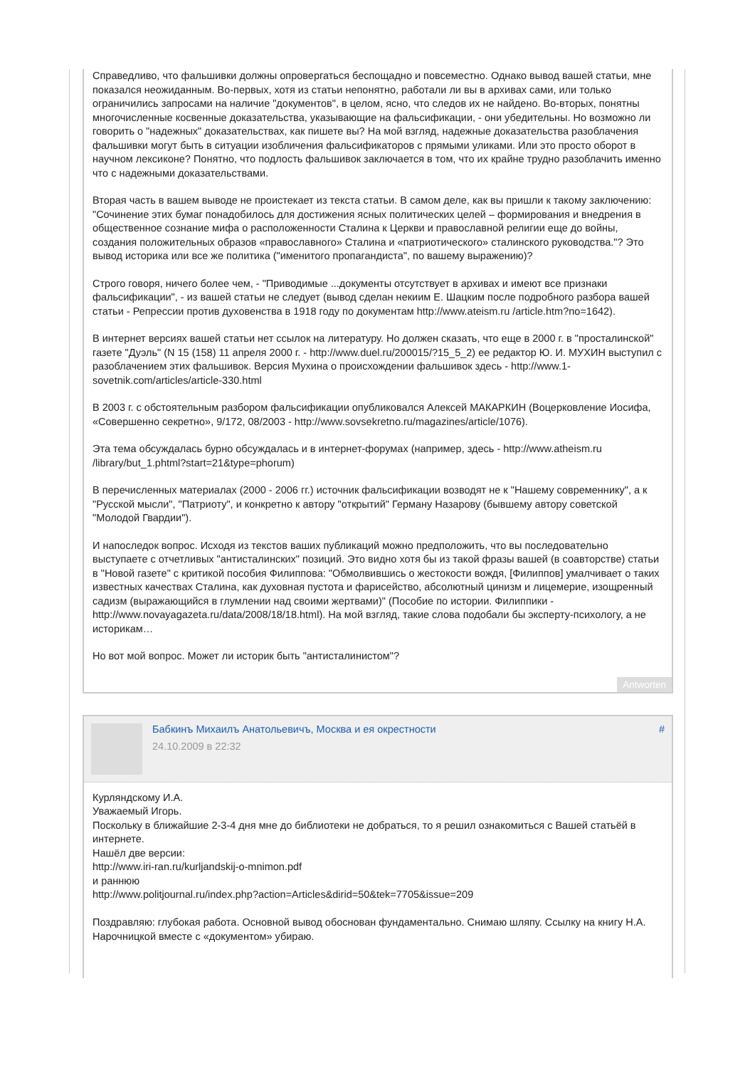Справедливо, что фальшивки должны опровергаться беспощадно и повсеместно. Однако вывод вашей статьи, мне показался неожиданным. Во-первых, хотя из статьи непонятно, работали ли вы в архивах сами, или только ограничились запросами на наличие "документов", в целом, ясно, что следов их не найдено. Во-вторых, понятны многочисленные косвенные доказательства, указывающие на фальсификации, - они убедительны. Но возможно ли говорить о "надежных" доказательствах, как пишете вы? На мой взгляд, надежные доказательства разоблачения фальшивки могут быть в ситуации изобличения фальсификаторов с прямыми уликами. Или это просто оборот в научном лексиконе? Понятно, что подлость фальшивок заключается в том, что их крайне трудно разоблачить именно что с надежными доказательствами.
Вторая часть в вашем выводе не проистекает из текста статьи. В самом деле, как вы пришли к такому заключению: "Сочинение этих бумаг понадобилось для достижения ясных политических целей – формирования и внедрения в общественное сознание мифа о расположенности Сталина к Церкви и православной религии еще до войны, создания положительных образов «православного» Сталина и «патриотического» сталинского руководства."? Это вывод историка или все же политика ("именитого пропагандиста", по вашему выражению)?
Строго говоря, ничего более чем, - "Приводимые ...документы отсутствует в архивах и имеют все признаки фальсификации", - из вашей статьи не следует (вывод сделан некиим Е. Шацким после подробного разбора вашей статьи - Репрессии против духовенства в 1918 году по документам http://www.ateism.ru /article.htm?no=1642).
В интернет версиях вашей статьи нет ссылок на литературу. Но должен сказать, что еще в 2000 г. в "просталинской" газете "Дуэль" (N 15 (158) 11 апреля 2000 г. - http://www.duel.ru/200015/?15_5_2) ее редактор Ю. И. МУХИН выступил с разоблачением этих фальшивок. Версия Мухина о происхождении фальшивок здесь - http://www.1-sovetnik.com/articles/article-330.html
В 2003 г. с обстоятельным разбором фальсификации опубликовался Алексей МАКАРКИН (Воцерковление Иосифа, «Совершенно секретно», 9/172, 08/2003 - http://www.sovsekretno.ru/magazines/article/1076).
Эта тема обсуждалась бурно обсуждалась и в интернет-форумах (например, здесь - http://www.atheism.ru /library/but_1.phtml?start=21&type=phorum)
В перечисленных материалах (2000 - 2006 гг.) источник фальсификации возводят не к "Нашему современнику", а к "Русской мысли", "Патриоту", и конкретно к автору "открытий" Герману Назарову (бывшему автору советской "Молодой Гвардии").
И напоследок вопрос. Исходя из текстов ваших публикаций можно предположить, что вы последовательно выступаете с отчетливых "антисталинских" позиций. Это видно хотя бы из такой фразы вашей (в соавторстве) статьи в "Новой газете" с критикой пособия Филиппова: "Обмолвившись о жестокости вождя, [Филиппов] умалчивает о таких известных качествах Сталина, как духовная пустота и фарисейство, абсолютный цинизм и лицемерие, изощренный садизм (выражающийся в глумлении над своими жертвами)" (Пособие по истории. Филиппики - http://www.novayagazeta.ru/data/2008/18/18.html). На мой взгляд, такие слова подобали бы эксперту-психологу, а не историкам…
Но вот мой вопрос. Может ли историк быть "антисталинистом"?
Antworten
Бабкинъ Михаилъ Анатольевичъ, Москва и ея окрестности
24.10.2009 в 22:32
#
Курляндскому И.А.
Уважаемый Игорь.
Поскольку в ближайшие 2-3-4 дня мне до библиотеки не добраться, то я решил ознакомиться с Вашей статьёй в интернете.
Нашёл две версии:
http://www.iri-ran.ru/kurljandskij-o-mnimon.pdf
и раннюю
http://www.politjournal.ru/index.php?action=Articles&dirid=50&tek=7705&issue=209
Поздравляю: глубокая работа. Основной вывод обоснован фундаментально. Снимаю шляпу. Ссылку на книгу Н.А. Нарочницкой вместе с «документом» убираю.